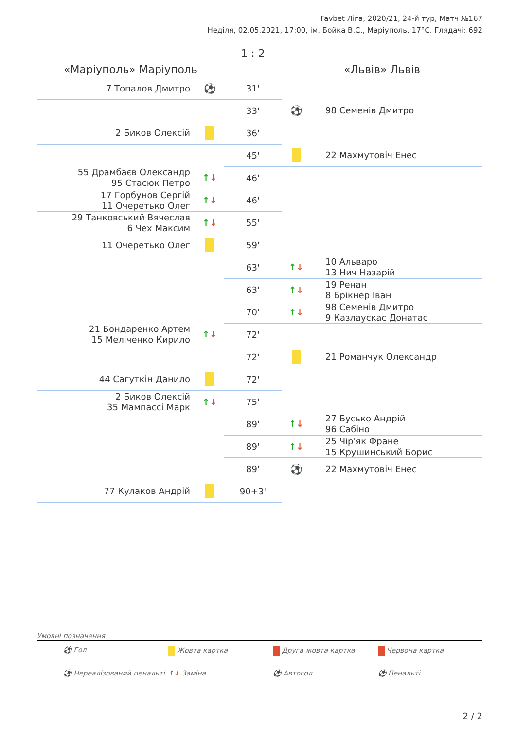Favbet Ліга, 2020/21, 24-й тур, Матч №167
Неділя, 02.05.2021, 17:00, ім. Бойка В.С., Маріуполь. 17°C. Глядачі: 692
| «Маріуполь» Маріуполь | | 1 : 2 | «Львів» Львів | |
| 7 Топалов Дмитро | ⚽ | 31' | | |
| | | 33' | ⚽ | 98 Семенів Дмитро |
| 2 Биков Олексій | | 36' | | |
| | | 45' | | 22 Махмутовіч Енес |
| 55 Драмбаєв Олександр 95 Стасюк Петро | ↑ ↓ | 46' | | |
| 17 Горбунов Сергій 11 Очеретько Олег | ↑ ↓ | 46' | | |
| 29 Танковський Вячеслав 6 Чех Максим | ↑ ↓ | 55' | | |
| 11 Очеретько Олег | | 59' | | |
| | | 63' | ↑ ↓ | 10 Альваро 13 Нич Назарій |
| | | 63' | ↑ ↓ | 19 Ренан 8 Брікнер Іван |
| | | 70' | ↑ ↓ | 98 Семенів Дмитро 9 Казлаускас Донатас |
| 21 Бондаренко Артем 15 Меліченко Кирило | ↑ ↓ | 72' | | |
| | | 72' | | 21 Романчук Олександр |
| 44 Сагуткін Данило | | 72' | | |
| 2 Биков Олексій 35 Мампассі Марк | ↑ ↓ | 75' | | |
| | | 89' | ↑ ↓ | 27 Бусько Андрій 96 Сабіно |
| | | 89' | ↑ ↓ | 25 Чір'як Фране 15 Крушинський Борис |
| | | 89' | ⚽ | 22 Махмутовіч Енес |
| 77 Кулаков Андрій | | 90+3' | | |
Умовні позначення
⚽ Гол
Жовта картка
Друга жовта картка
Червона картка
⚽ Нереалізований пенальті
↑↓ Заміна
⚽ Автогол
⚽ Пенальті
2 / 2